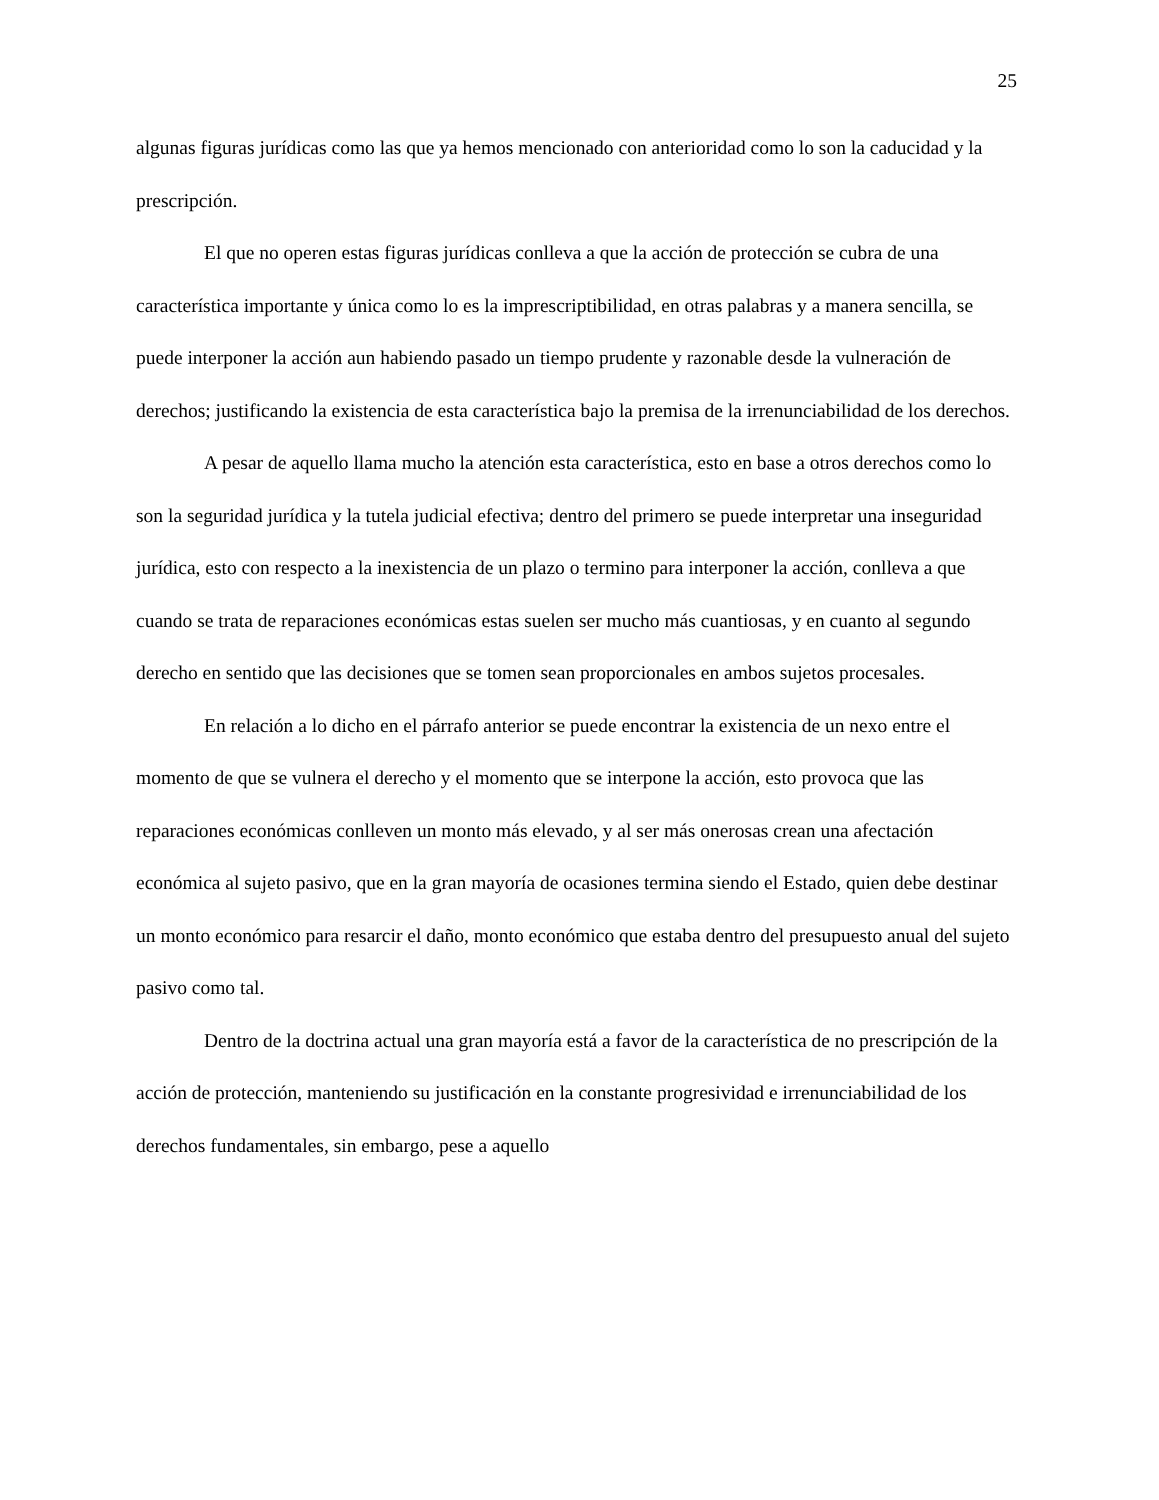25
algunas figuras jurídicas como las que ya hemos mencionado con anterioridad como lo son la caducidad y la prescripción.
El que no operen estas figuras jurídicas conlleva a que la acción de protección se cubra de una característica importante y única como lo es la imprescriptibilidad, en otras palabras y a manera sencilla, se puede interponer la acción aun habiendo pasado un tiempo prudente y razonable desde la vulneración de derechos; justificando la existencia de esta característica bajo la premisa de la irrenunciabilidad de los derechos.
A pesar de aquello llama mucho la atención esta característica, esto en base a otros derechos como lo son la seguridad jurídica y la tutela judicial efectiva; dentro del primero se puede interpretar una inseguridad jurídica, esto con respecto a la inexistencia de un plazo o termino para interponer la acción, conlleva a que cuando se trata de reparaciones económicas estas suelen ser mucho más cuantiosas, y en cuanto al segundo derecho en sentido que las decisiones que se tomen sean proporcionales en ambos sujetos procesales.
En relación a lo dicho en el párrafo anterior se puede encontrar la existencia de un nexo entre el momento de que se vulnera el derecho y el momento que se interpone la acción, esto provoca que las reparaciones económicas conlleven un monto más elevado, y al ser más onerosas crean una afectación económica al sujeto pasivo, que en la gran mayoría de ocasiones termina siendo el Estado, quien debe destinar un monto económico para resarcir el daño, monto económico que estaba dentro del presupuesto anual del sujeto pasivo como tal.
Dentro de la doctrina actual una gran mayoría está a favor de la característica de no prescripción de la acción de protección, manteniendo su justificación en la constante progresividad e irrenunciabilidad de los derechos fundamentales, sin embargo, pese a aquello